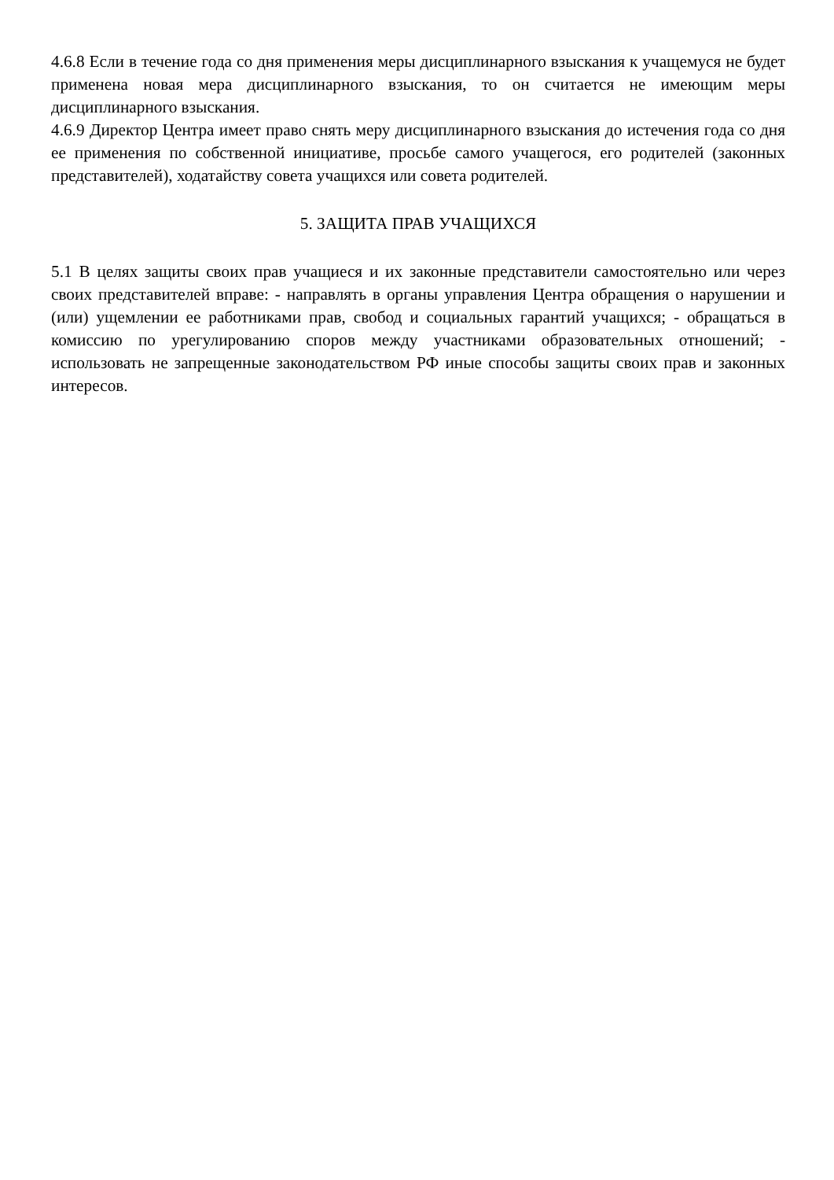4.6.8 Если в течение года со дня применения меры дисциплинарного взыскания к учащемуся не будет применена новая мера дисциплинарного взыскания, то он считается не имеющим меры дисциплинарного взыскания.
4.6.9 Директор Центра имеет право снять меру дисциплинарного взыскания до истечения года со дня ее применения по собственной инициативе, просьбе самого учащегося, его родителей (законных представителей), ходатайству совета учащихся или совета родителей.
5. ЗАЩИТА ПРАВ УЧАЩИХСЯ
5.1 В целях защиты своих прав учащиеся и их законные представители самостоятельно или через своих представителей вправе: - направлять в органы управления Центра обращения о нарушении и (или) ущемлении ее работниками прав, свобод и социальных гарантий учащихся; - обращаться в комиссию по урегулированию споров между участниками образовательных отношений; - использовать не запрещенные законодательством РФ иные способы защиты своих прав и законных интересов.